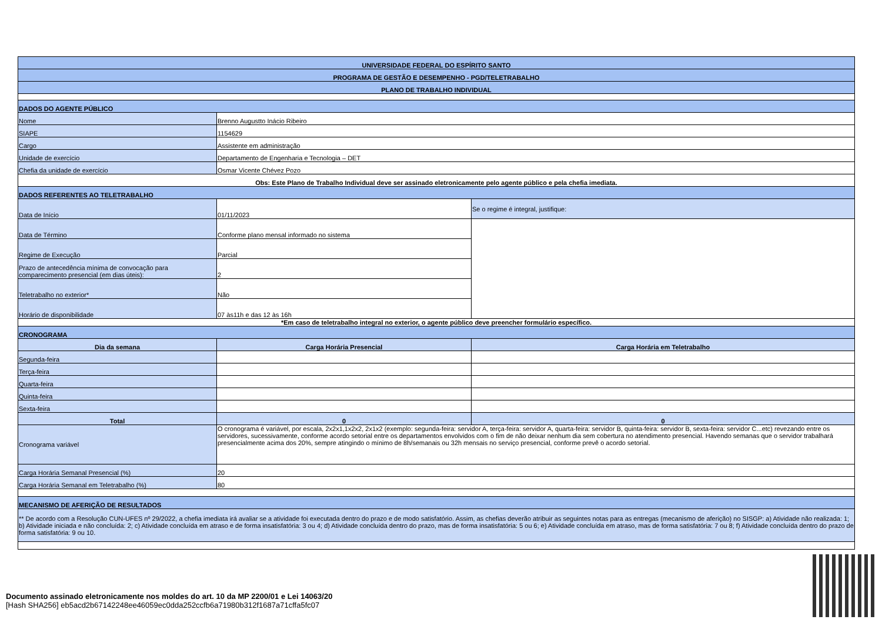| UNIVERSIDADE FEDERAL DO ESPÍRITO SANTO | | |
| PROGRAMA DE GESTÃO E DESEMPENHO - PGD/TELETRABALHO | | |
| PLANO DE TRABALHO INDIVIDUAL | | |
| DADOS DO AGENTE PÚBLICO | | |
| Nome | Brenno Augustto Inácio Ribeiro | |
| SIAPE | 1154629 | |
| Cargo | Assistente em administração | |
| Unidade de exercício | Departamento de Engenharia e Tecnologia – DET | |
| Chefia da unidade de exercício | Osmar Vicente Chévez Pozo | |
| Obs: Este Plano de Trabalho Individual deve ser assinado eletronicamente pelo agente público e pela chefia imediata. | | |
| DADOS REFERENTES AO TELETRABALHO | | |
| Data de Início | 01/11/2023 | Se o regime é integral, justifique: |
| Data de Término | Conforme plano mensal informado no sistema | |
| Regime de Execução | Parcial | |
| Prazo de antecedência mínima de convocação para comparecimento presencial (em dias úteis): | 2 | |
| Teletrabalho no exterior* | Não | |
| Horário de disponibilidade | 07 às11h e das 12 às 16h | |
| *Em caso de teletrabalho integral no exterior, o agente público deve preencher formulário específico. | | |
| CRONOGRAMA | | |
| Dia da semana | Carga Horária Presencial | Carga Horária em Teletrabalho |
| Segunda-feira | | |
| Terça-feira | | |
| Quarta-feira | | |
| Quinta-feira | | |
| Sexta-feira | | |
| Total | 0 | 0 |
| Cronograma variável | O cronograma é variável, por escala, 2x2x1,1x2x2, 2x1x2 (exemplo: segunda-feira: servidor A, terça-feira: servidor A, quarta-feira: servidor B, quinta-feira: servidor B, sexta-feira: servidor C...etc) revezando entre os servidores, sucessivamente, conforme acordo setorial entre os departamentos envolvidos com o fim de não deixar nenhum dia sem cobertura no atendimento presencial. Havendo semanas que o servidor trabalhará presencialmente acima dos 20%, sempre atingindo o mínimo de 8h/semanais ou 32h mensais no serviço presencial, conforme prevê o acordo setorial. | |
| Carga Horária Semanal Presencial (%) | 20 | |
| Carga Horária Semanal em Teletrabalho (%) | 80 | |
| MECANISMO DE AFERIÇÃO DE RESULTADOS | | |
| ** De acordo com a Resolução CUN-UFES nº 29/2022, a chefia imediata irá avaliar se a atividade foi executada dentro do prazo e de modo satisfatório. Assim, as chefias deverão atribuir as seguintes notas para as entregas (mecanismo de aferição) no SISGP: a) Atividade não realizada: 1; b) Atividade iniciada e não concluída: 2; c) Atividade concluída em atraso e de forma insatisfatória: 3 ou 4; d) Atividade concluída dentro do prazo, mas de forma insatisfatória: 5 ou 6; e) Atividade concluída em atraso, mas de forma satisfatória: 7 ou 8; f) Atividade concluída dentro do prazo de forma satisfatória: 9 ou 10. | | |
Documento assinado eletronicamente nos moldes do art. 10 da MP 2200/01 e Lei 14063/20
[Hash SHA256] eb5acd2b67142248ee46059ec0dda252ccfb6a71980b312f1687a71cffa5fc07